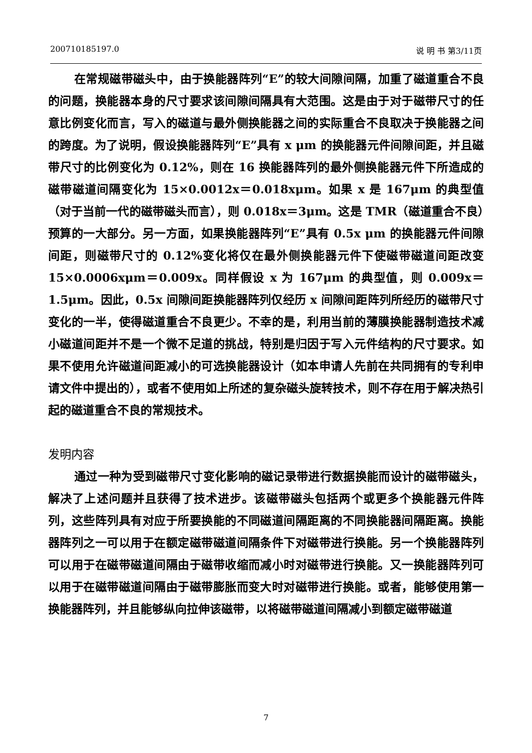200710185197.0 说 明 书 第3/11页
在常规磁带磁头中，由于换能器阵列“E”的较大间隙间隔，加重了磁道重合不良的问题，换能器本身的尺寸要求该间隙间隔具有大范围。这是由于对于磁带尺寸的任意比例变化而言，写入的磁道与最外侧换能器之间的实际重合不良取决于换能器之间的跨度。为了说明，假设换能器阵列“E”具有 x μm 的换能器元件间隙间距，并且磁带尺寸的比例变化为 0.12%，则在 16 换能器阵列的最外侧换能器元件下所造成的磁带磁道间隔变化为 15×0.0012x＝0.018xμm。如果 x 是 167μm 的典型值（对于当前一代的磁带磁头而言），则 0.018x＝3μm。这是 TMR（磁道重合不良）预算的一大部分。另一方面，如果换能器阵列“E”具有 0.5x μm 的换能器元件间隙间距，则磁带尺寸的 0.12%变化将仅在最外侧换能器元件下使磁带磁道间距改变 15×0.0006xμm＝0.009x。同样假设 x 为 167μm 的典型值，则 0.009x＝1.5μm。因此，0.5x 间隙间距换能器阵列仅经历 x 间隙间距阵列所经历的磁带尺寸变化的一半，使得磁道重合不良更少。不幸的是，利用当前的薄膜换能器制造技术减小磁道间距并不是一个微不足道的挑战，特别是归因于写入元件结构的尺寸要求。如果不使用允许磁道间距减小的可选换能器设计（如本申请人先前在共同拥有的专利申请文件中提出的），或者不使用如上所述的复杂磁头旋转技术，则不存在用于解决热引起的磁道重合不良的常规技术。
发明内容
通过一种为受到磁带尺寸变化影响的磁记录带进行数据换能而设计的磁带磁头，解决了上述问题并且获得了技术进步。该磁带磁头包括两个或更多个换能器元件阵列，这些阵列具有对应于所要换能的不同磁道间隔距离的不同换能器间隔距离。换能器阵列之一可以用于在额定磁带磁道间隔条件下对磁带进行换能。另一个换能器阵列可以用于在磁带磁道间隔由于磁带收缩而减小时对磁带进行换能。又一换能器阵列可以用于在磁带磁道间隔由于磁带膨胀而变大时对磁带进行换能。或者，能够使用第一换能器阵列，并且能够纵向拉伸该磁带，以将磁带磁道间隔减小到额定磁带磁道
7